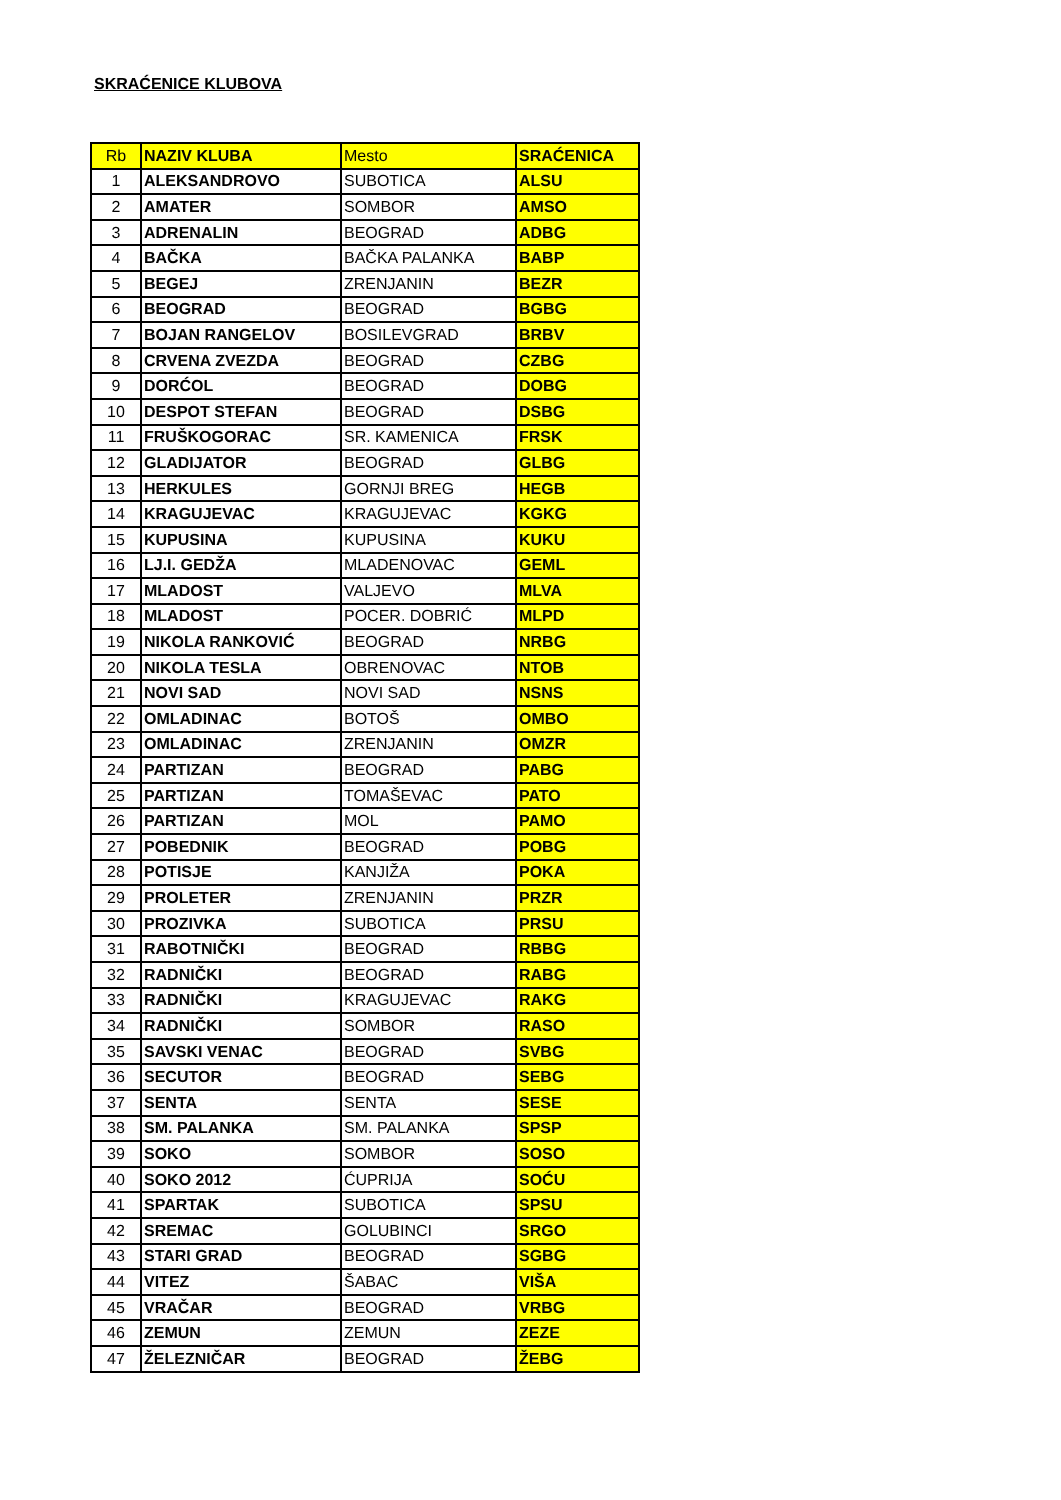SKRAĆENICE KLUBOVA
| Rb | NAZIV KLUBA | Mesto | SRAĆENICA |
| --- | --- | --- | --- |
| 1 | ALEKSANDROVO | SUBOTICA | ALSU |
| 2 | AMATER | SOMBOR | AMSO |
| 3 | ADRENALIN | BEOGRAD | ADBG |
| 4 | BAČKA | BAČKA PALANKA | BABP |
| 5 | BEGEJ | ZRENJANIN | BEZR |
| 6 | BEOGRAD | BEOGRAD | BGBG |
| 7 | BOJAN RANGELOV | BOSILEVGRAD | BRBV |
| 8 | CRVENA ZVEZDA | BEOGRAD | CZBG |
| 9 | DORĆOL | BEOGRAD | DOBG |
| 10 | DESPOT STEFAN | BEOGRAD | DSBG |
| 11 | FRUŠKOGORAC | SR. KAMENICA | FRSK |
| 12 | GLADIJATOR | BEOGRAD | GLBG |
| 13 | HERKULES | GORNJI BREG | HEGB |
| 14 | KRAGUJEVAC | KRAGUJEVAC | KGKG |
| 15 | KUPUSINA | KUPUSINA | KUKU |
| 16 | LJ.I. GEDŽA | MLADENOVAC | GEML |
| 17 | MLADOST | VALJEVO | MLVA |
| 18 | MLADOST | POCER. DOBRIĆ | MLPD |
| 19 | NIKOLA RANKOVIĆ | BEOGRAD | NRBG |
| 20 | NIKOLA TESLA | OBRENOVAC | NTOB |
| 21 | NOVI SAD | NOVI SAD | NSNS |
| 22 | OMLADINAC | BOTOŠ | OMBO |
| 23 | OMLADINAC | ZRENJANIN | OMZR |
| 24 | PARTIZAN | BEOGRAD | PABG |
| 25 | PARTIZAN | TOMAŠEVAC | PATO |
| 26 | PARTIZAN | MOL | PAMO |
| 27 | POBEDNIK | BEOGRAD | POBG |
| 28 | POTISJE | KANJIŽA | POKA |
| 29 | PROLETER | ZRENJANIN | PRZR |
| 30 | PROZIVKA | SUBOTICA | PRSU |
| 31 | RABOTNIČKI | BEOGRAD | RBBG |
| 32 | RADNIČKI | BEOGRAD | RABG |
| 33 | RADNIČKI | KRAGUJEVAC | RAKG |
| 34 | RADNIČKI | SOMBOR | RASO |
| 35 | SAVSKI VENAC | BEOGRAD | SVBG |
| 36 | SECUTOR | BEOGRAD | SEBG |
| 37 | SENTA | SENTA | SESE |
| 38 | SM. PALANKA | SM. PALANKA | SPSP |
| 39 | SOKO | SOMBOR | SOSO |
| 40 | SOKO 2012 | ĆUPRIJA | SOĆU |
| 41 | SPARTAK | SUBOTICA | SPSU |
| 42 | SREMAC | GOLUBINCI | SRGO |
| 43 | STARI GRAD | BEOGRAD | SGBG |
| 44 | VITEZ | ŠABAC | VIŠA |
| 45 | VRAČAR | BEOGRAD | VRBG |
| 46 | ZEMUN | ZEMUN | ZEZE |
| 47 | ŽELEZNIČAR | BEOGRAD | ŽEBG |